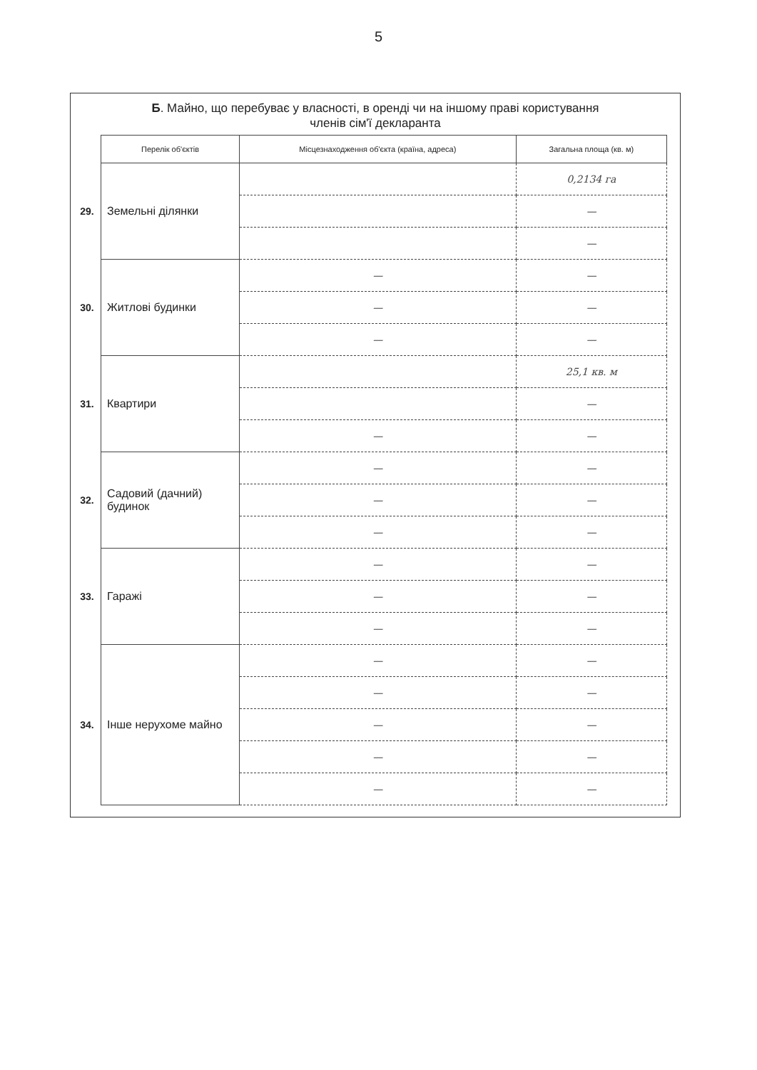5
Б. Майно, що перебуває у власності, в оренді чи на іншому праві користування
членів сім'ї декларанта
| | Перелік об'єктів | Місцезнаходження об'єкта (країна, адреса) | Загальна площа (кв. м) |
| 29. | Земельні ділянки | | 0,2134 га |
| | | | — |
| | | | — |
| 30. | Житлові будинки | — | — |
| | | — | — |
| | | — | — |
| 31. | Квартири | | 25,1 кв. м |
| | | | — |
| | | — | — |
| 32. | Садовий (дачний) будинок | — | — |
| | | — | — |
| | | — | — |
| 33. | Гаражі | — | — |
| | | — | — |
| | | — | — |
| 34. | Інше нерухоме майно | — | — |
| | | — | — |
| | | — | — |
| | | — | — |
| | | — | — |